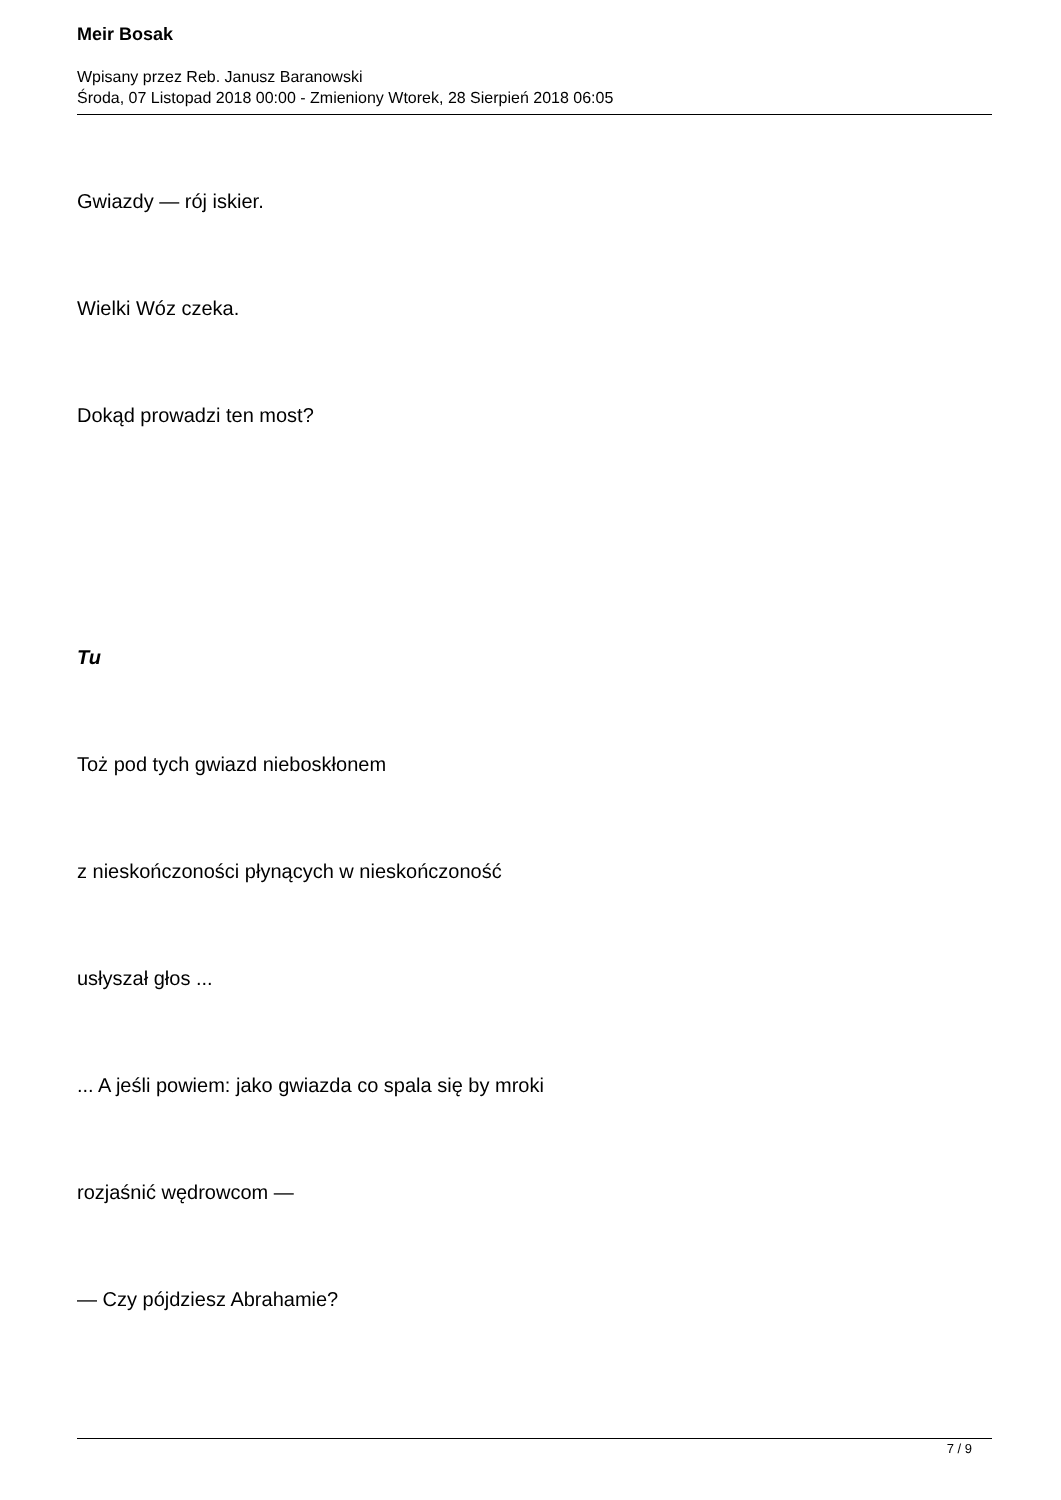Meir Bosak
Wpisany przez Reb. Janusz Baranowski
Środa, 07 Listopad 2018 00:00 - Zmieniony Wtorek, 28 Sierpień 2018 06:05
Gwiazdy — rój iskier.
Wielki Wóz czeka.
Dokąd prowadzi ten most?
Tu
Toż pod tych gwiazd nieboskłonem
z nieskończoności płynących w nieskończoność
usłyszał głos ...
... A jeśli powiem: jako gwiazda co spala się by mroki
rozjaśnić wędrowcom —
— Czy pójdziesz Abrahamie?
7 / 9